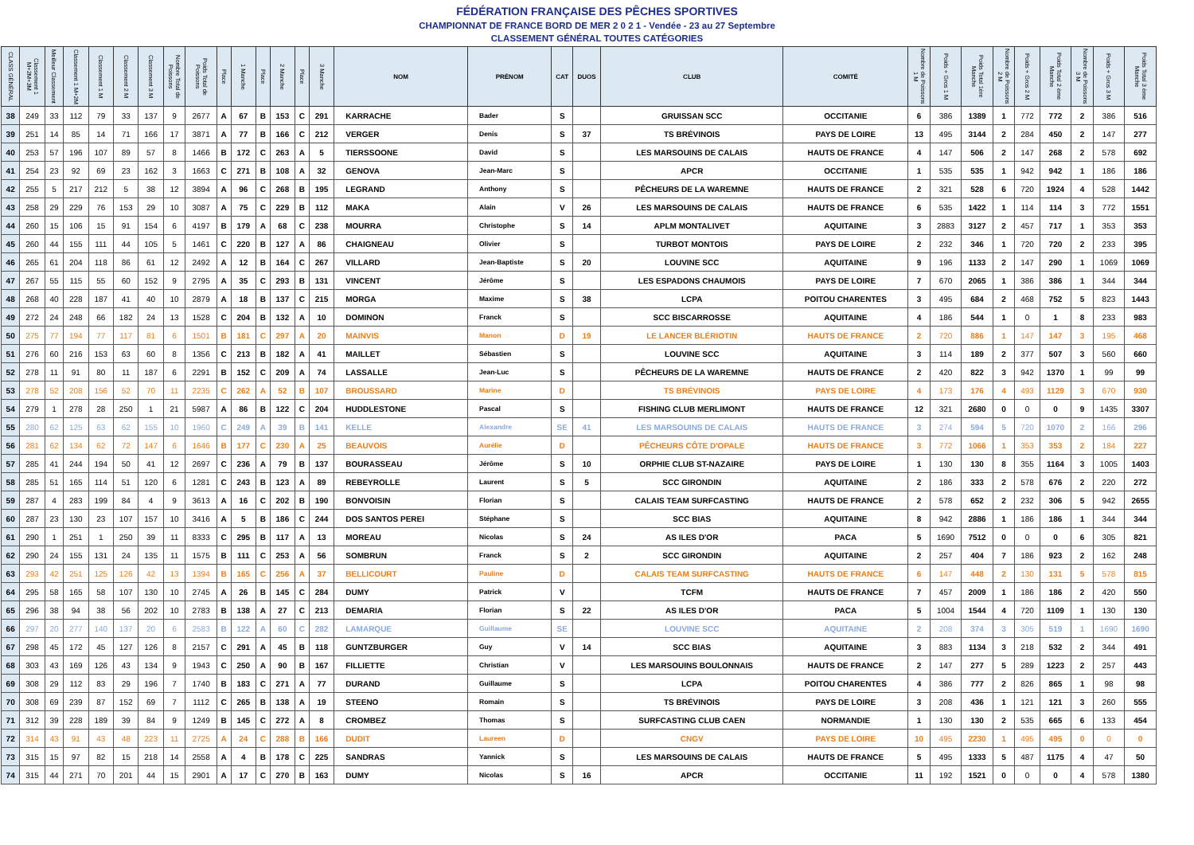FÉDÉRATION FRANÇAISE DES PÊCHES SPORTIVES
CHAMPIONNAT DE FRANCE BORD DE MER 2 0 2 1 - Vendée - 23 au 27 Septembre
CLASSEMENT GÉNÉRAL TOUTES CATÉGORIES
| CLASS GÉNÉRAL | Classement 1 M+2M+3M | Meilleur Classement | Classement 1 M+2M | Classement 1 M | Classement 2 M | Classement 3 M | Nombre Total de Poissons | Poids Total de Poissons | Place | 1 Manche | Place | 2 Manche | Place | 3 Manche | NOM | PRÉNOM | CAT | DUOS | CLUB | COMITÉ | Nombre de Poissons 1 M | Poids + Gros 1 M | Poids Total 1ère Manche | Nombre de Poissons 2 M | Poids + Gros 2 M | Poids Total 2 ème Manche | Nombre de Poissons 3 M | Poids + Gros 3 M | Poids Total 3 ème Manche |
| --- | --- | --- | --- | --- | --- | --- | --- | --- | --- | --- | --- | --- | --- | --- | --- | --- | --- | --- | --- | --- | --- | --- | --- | --- | --- | --- | --- | --- | --- |
| 38 | 249 | 33 | 112 | 79 | 33 | 137 | 9 | 2677 | A | 67 | B | 153 | C | 291 | KARRACHE | Bader | S | | GRUISSAN SCC | OCCITANIE | 6 | 386 | 1389 | 1 | 772 | 772 | 2 | 386 | 516 |
| 39 | 251 | 14 | 85 | 14 | 71 | 166 | 17 | 3871 | A | 77 | B | 166 | C | 212 | VERGER | Denis | S | 37 | TS BRÉVINOIS | PAYS DE LOIRE | 13 | 495 | 3144 | 2 | 284 | 450 | 2 | 147 | 277 |
| 40 | 253 | 57 | 196 | 107 | 89 | 57 | 8 | 1466 | B | 172 | C | 263 | A | 5 | TIERSSOONE | David | S | | LES MARSOUINS DE CALAIS | HAUTS DE FRANCE | 4 | 147 | 506 | 2 | 147 | 268 | 2 | 578 | 692 |
| 41 | 254 | 23 | 92 | 69 | 23 | 162 | 3 | 1663 | C | 271 | B | 108 | A | 32 | GENOVA | Jean-Marc | S | | APCR | OCCITANIE | 1 | 535 | 535 | 1 | 942 | 942 | 1 | 186 | 186 |
| 42 | 255 | 5 | 217 | 212 | 5 | 38 | 12 | 3894 | A | 96 | C | 268 | B | 195 | LEGRAND | Anthony | S | | PÊCHEURS DE LA WAREMNE | HAUTS DE FRANCE | 2 | 321 | 528 | 6 | 720 | 1924 | 4 | 528 | 1442 |
| 43 | 258 | 29 | 229 | 76 | 153 | 29 | 10 | 3087 | A | 75 | C | 229 | B | 112 | MAKA | Alain | V | 26 | LES MARSOUINS DE CALAIS | HAUTS DE FRANCE | 6 | 535 | 1422 | 1 | 114 | 114 | 3 | 772 | 1551 |
| 44 | 260 | 15 | 106 | 15 | 91 | 154 | 6 | 4197 | B | 179 | A | 68 | C | 238 | MOURRA | Christophe | S | 14 | APLM MONTALIVET | AQUITAINE | 3 | 2883 | 3127 | 2 | 457 | 717 | 1 | 353 | 353 |
| 45 | 260 | 44 | 155 | 111 | 44 | 105 | 5 | 1461 | C | 220 | B | 127 | A | 86 | CHAIGNEAU | Olivier | S | | TURBOT MONTOIS | PAYS DE LOIRE | 2 | 232 | 346 | 1 | 720 | 720 | 2 | 233 | 395 |
| 46 | 265 | 61 | 204 | 118 | 86 | 61 | 12 | 2492 | A | 12 | B | 164 | C | 267 | VILLARD | Jean-Baptiste | S | 20 | LOUVINE SCC | AQUITAINE | 9 | 196 | 1133 | 2 | 147 | 290 | 1 | 1069 | 1069 |
| 47 | 267 | 55 | 115 | 55 | 60 | 152 | 9 | 2795 | A | 35 | C | 293 | B | 131 | VINCENT | Jérôme | S | | LES ESPADONS CHAUMOIS | PAYS DE LOIRE | 7 | 670 | 2065 | 1 | 386 | 386 | 1 | 344 | 344 |
| 48 | 268 | 40 | 228 | 187 | 41 | 40 | 10 | 2879 | A | 18 | B | 137 | C | 215 | MORGA | Maxime | S | 38 | LCPA | POITOU CHARENTES | 3 | 495 | 684 | 2 | 468 | 752 | 5 | 823 | 1443 |
| 49 | 272 | 24 | 248 | 66 | 182 | 24 | 13 | 1528 | C | 204 | B | 132 | A | 10 | DOMINON | Franck | S | | SCC BISCARROSSE | AQUITAINE | 4 | 186 | 544 | 1 | 0 | 1 | 8 | 233 | 983 |
| 50 | 275 | 77 | 194 | 77 | 117 | 81 | 6 | 1501 | B | 181 | C | 297 | A | 20 | MAINVIS | Manon | D | 19 | LE LANCER BLÉRIOTIN | HAUTS DE FRANCE | 2 | 720 | 886 | 1 | 147 | 147 | 3 | 195 | 468 |
| 51 | 276 | 60 | 216 | 153 | 63 | 60 | 8 | 1356 | C | 213 | B | 182 | A | 41 | MAILLET | Sébastien | S | | LOUVINE SCC | AQUITAINE | 3 | 114 | 189 | 2 | 377 | 507 | 3 | 560 | 660 |
| 52 | 278 | 11 | 91 | 80 | 11 | 187 | 6 | 2291 | B | 152 | C | 209 | A | 74 | LASSALLE | Jean-Luc | S | | PÊCHEURS DE LA WAREMNE | HAUTS DE FRANCE | 2 | 420 | 822 | 3 | 942 | 1370 | 1 | 99 | 99 |
| 53 | 278 | 52 | 208 | 156 | 52 | 70 | 11 | 2235 | C | 262 | A | 52 | B | 107 | BROUSSARD | Marine | D | | TS BRÉVINOIS | PAYS DE LOIRE | 4 | 173 | 176 | 4 | 493 | 1129 | 3 | 670 | 930 |
| 54 | 279 | 1 | 278 | 28 | 250 | 1 | 21 | 5987 | A | 86 | B | 122 | C | 204 | HUDDLESTONE | Pascal | S | | FISHING CLUB MERLIMONT | HAUTS DE FRANCE | 12 | 321 | 2680 | 0 | 0 | 0 | 9 | 1435 | 3307 |
| 55 | 280 | 62 | 125 | 63 | 62 | 155 | 10 | 1960 | C | 249 | A | 39 | B | 141 | KELLE | Alexandre | SE | 41 | LES MARSOUINS DE CALAIS | HAUTS DE FRANCE | 3 | 274 | 594 | 5 | 720 | 1070 | 2 | 166 | 296 |
| 56 | 281 | 62 | 134 | 62 | 72 | 147 | 6 | 1646 | B | 177 | C | 230 | A | 25 | BEAUVOIS | Aurélie | D | | PÊCHEURS CÔTE D'OPALE | HAUTS DE FRANCE | 3 | 772 | 1066 | 1 | 353 | 353 | 2 | 184 | 227 |
| 57 | 285 | 41 | 244 | 194 | 50 | 41 | 12 | 2697 | C | 236 | A | 79 | B | 137 | BOURASSEAU | Jérôme | S | 10 | ORPHIE CLUB ST-NAZAIRE | PAYS DE LOIRE | 1 | 130 | 130 | 8 | 355 | 1164 | 3 | 1005 | 1403 |
| 58 | 285 | 51 | 165 | 114 | 51 | 120 | 6 | 1281 | C | 243 | B | 123 | A | 89 | REBEYROLLE | Laurent | S | 5 | SCC GIRONDIN | AQUITAINE | 2 | 186 | 333 | 2 | 578 | 676 | 2 | 220 | 272 |
| 59 | 287 | 4 | 283 | 199 | 84 | 4 | 9 | 3613 | A | 16 | C | 202 | B | 190 | BONVOISIN | Florian | S | | CALAIS TEAM SURFCASTING | HAUTS DE FRANCE | 2 | 578 | 652 | 2 | 232 | 306 | 5 | 942 | 2655 |
| 60 | 287 | 23 | 130 | 23 | 107 | 157 | 10 | 3416 | A | 5 | B | 186 | C | 244 | DOS SANTOS PEREI | Stéphane | S | | SCC BIAS | AQUITAINE | 8 | 942 | 2886 | 1 | 186 | 186 | 1 | 344 | 344 |
| 61 | 290 | 1 | 251 | 1 | 250 | 39 | 11 | 8333 | C | 295 | B | 117 | A | 13 | MOREAU | Nicolas | S | 24 | AS ILES D'OR | PACA | 5 | 1690 | 7512 | 0 | 0 | 0 | 6 | 305 | 821 |
| 62 | 290 | 24 | 155 | 131 | 24 | 135 | 11 | 1575 | B | 111 | C | 253 | A | 56 | SOMBRUN | Franck | S | 2 | SCC GIRONDIN | AQUITAINE | 2 | 257 | 404 | 7 | 186 | 923 | 2 | 162 | 248 |
| 63 | 293 | 42 | 251 | 125 | 126 | 42 | 13 | 1394 | B | 165 | C | 256 | A | 37 | BELLICOURT | Pauline | D | | CALAIS TEAM SURFCASTING | HAUTS DE FRANCE | 6 | 147 | 448 | 2 | 130 | 131 | 5 | 578 | 815 |
| 64 | 295 | 58 | 165 | 58 | 107 | 130 | 10 | 2745 | A | 26 | B | 145 | C | 284 | DUMY | Patrick | V | | TCFM | HAUTS DE FRANCE | 7 | 457 | 2009 | 1 | 186 | 186 | 2 | 420 | 550 |
| 65 | 296 | 38 | 94 | 38 | 56 | 202 | 10 | 2783 | B | 138 | A | 27 | C | 213 | DEMARIA | Florian | S | 22 | AS ILES D'OR | PACA | 5 | 1004 | 1544 | 4 | 720 | 1109 | 1 | 130 | 130 |
| 66 | 297 | 20 | 277 | 140 | 137 | 20 | 6 | 2583 | B | 122 | A | 60 | C | 282 | LAMARQUE | Guillaume | SE | | LOUVINE SCC | AQUITAINE | 2 | 208 | 374 | 3 | 305 | 519 | 1 | 1690 | 1690 |
| 67 | 298 | 45 | 172 | 45 | 127 | 126 | 8 | 2157 | C | 291 | A | 45 | B | 118 | GUNTZBURGER | Guy | V | 14 | SCC BIAS | AQUITAINE | 3 | 883 | 1134 | 3 | 218 | 532 | 2 | 344 | 491 |
| 68 | 303 | 43 | 169 | 126 | 43 | 134 | 9 | 1943 | C | 250 | A | 90 | B | 167 | FILLIETTE | Christian | V | | LES MARSOUINS BOULONNAIS | HAUTS DE FRANCE | 2 | 147 | 277 | 5 | 289 | 1223 | 2 | 257 | 443 |
| 69 | 308 | 29 | 112 | 83 | 29 | 196 | 7 | 1740 | B | 183 | C | 271 | A | 77 | DURAND | Guillaume | S | | LCPA | POITOU CHARENTES | 4 | 386 | 777 | 2 | 826 | 865 | 1 | 98 | 98 |
| 70 | 308 | 69 | 239 | 87 | 152 | 69 | 7 | 1112 | C | 265 | B | 138 | A | 19 | STEENO | Romain | S | | TS BRÉVINOIS | PAYS DE LOIRE | 3 | 208 | 436 | 1 | 121 | 121 | 3 | 260 | 555 |
| 71 | 312 | 39 | 228 | 189 | 39 | 84 | 9 | 1249 | B | 145 | C | 272 | A | 8 | CROMBEZ | Thomas | S | | SURFCASTING CLUB CAEN | NORMANDIE | 1 | 130 | 130 | 2 | 535 | 665 | 6 | 133 | 454 |
| 72 | 314 | 43 | 91 | 43 | 48 | 223 | 11 | 2725 | A | 24 | C | 288 | B | 166 | DUDIT | Laureen | D | | CNGV | PAYS DE LOIRE | 10 | 495 | 2230 | 1 | 495 | 495 | 0 | 0 | 0 |
| 73 | 315 | 15 | 97 | 82 | 15 | 218 | 14 | 2558 | A | 4 | B | 178 | C | 225 | SANDRAS | Yannick | S | | LES MARSOUINS DE CALAIS | HAUTS DE FRANCE | 5 | 495 | 1333 | 5 | 487 | 1175 | 4 | 47 | 50 |
| 74 | 315 | 44 | 271 | 70 | 201 | 44 | 15 | 2901 | A | 17 | C | 270 | B | 163 | DUMY | Nicolas | S | 16 | APCR | OCCITANIE | 11 | 192 | 1521 | 0 | 0 | 0 | 4 | 578 | 1380 |